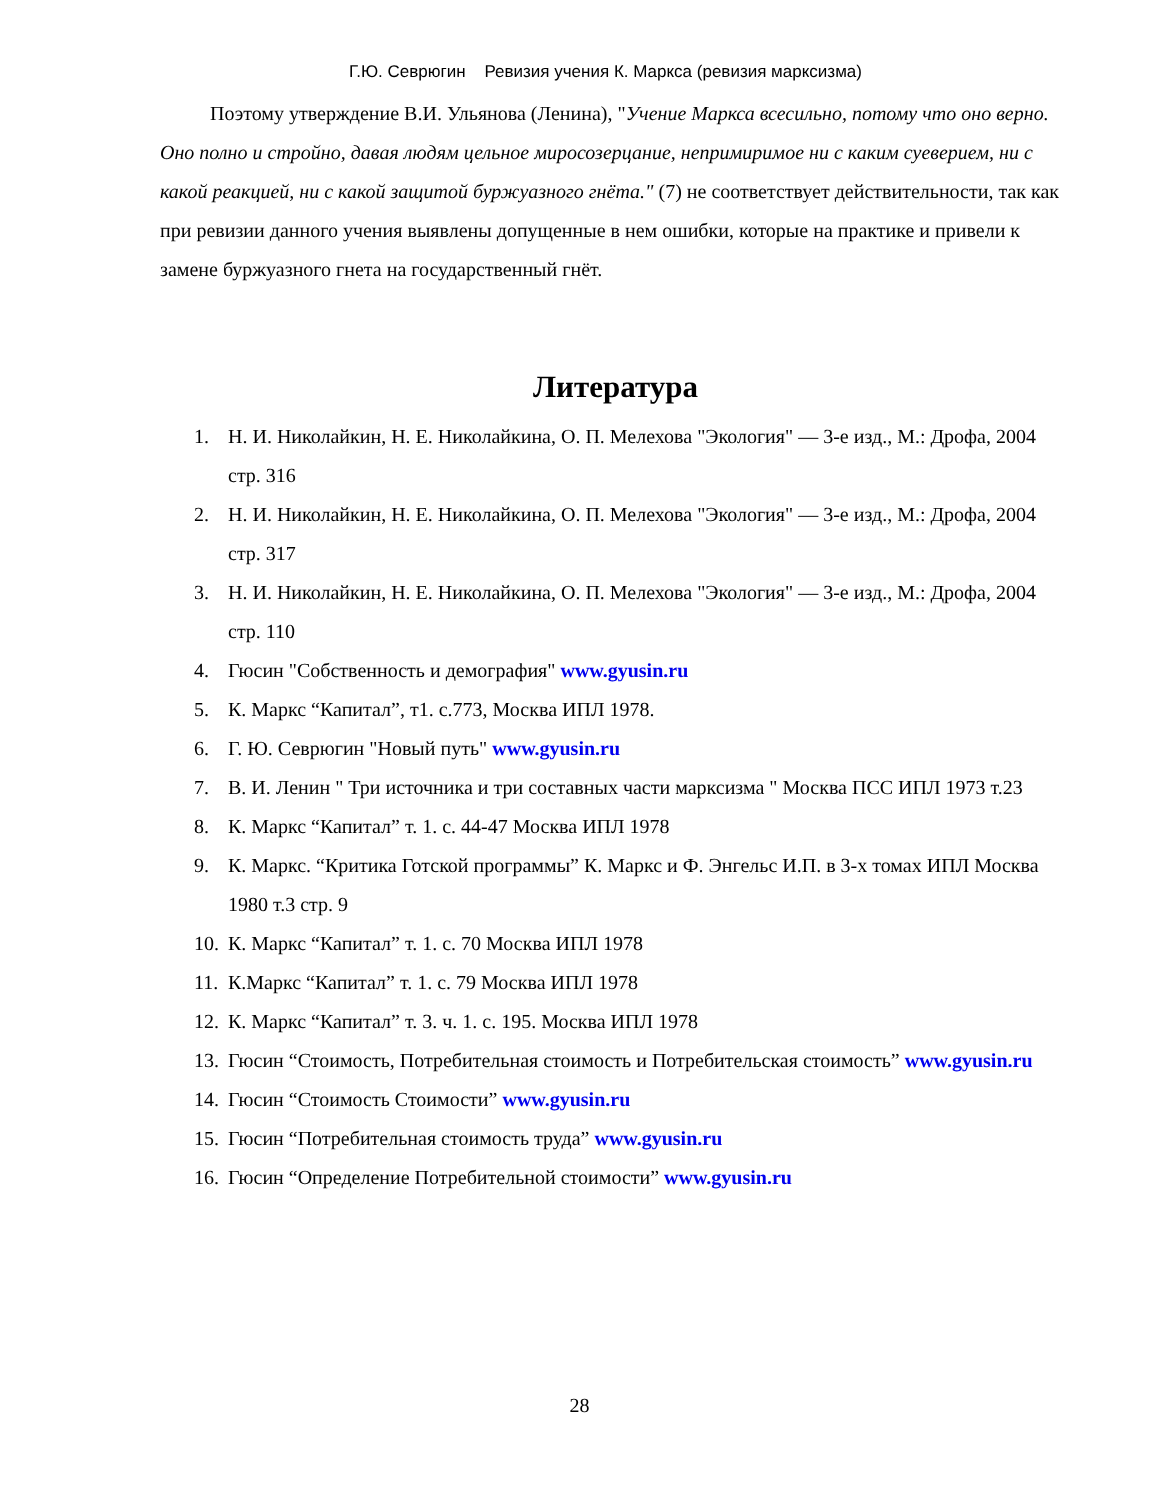Г.Ю. Севрюгин Ревизия учения К. Маркса (ревизия марксизма)
Поэтому утверждение В.И. Ульянова (Ленина), "Учение Маркса всесильно, потому что оно верно. Оно полно и стройно, давая людям цельное миросозерцание, непримиримое ни с каким суеверием, ни с какой реакцией, ни с какой защитой буржуазного гнёта." (7) не соответствует действительности, так как при ревизии данного учения выявлены допущенные в нем ошибки, которые на практике и привели к замене буржуазного гнета на государственный гнёт.
Литература
1. Н. И. Николайкин, Н. Е. Николайкина, О. П. Мелехова "Экология" — 3-е изд., М.: Дрофа, 2004 стр. 316
2. Н. И. Николайкин, Н. Е. Николайкина, О. П. Мелехова "Экология" — 3-е изд., М.: Дрофа, 2004 стр. 317
3. Н. И. Николайкин, Н. Е. Николайкина, О. П. Мелехова "Экология" — 3-е изд., М.: Дрофа, 2004 стр. 110
4. Гюсин "Собственность и демография" www.gyusin.ru
5. К. Маркс “Капитал”, т1. с.773, Москва ИПЛ 1978.
6. Г. Ю. Севрюгин "Новый путь" www.gyusin.ru
7. В. И. Ленин " Три источника и три составных части марксизма " Москва ПСС ИПЛ 1973 т.23
8. К. Маркс “Капитал” т. 1. с. 44-47 Москва ИПЛ 1978
9. К. Маркс. “Критика Готской программы” К. Маркс и Ф. Энгельс И.П. в 3-х томах ИПЛ Москва 1980 т.3 стр. 9
10. К. Маркс “Капитал” т. 1. с. 70 Москва ИПЛ 1978
11. К.Маркс “Капитал” т. 1. с. 79 Москва ИПЛ 1978
12. К. Маркс “Капитал” т. 3. ч. 1. с. 195. Москва ИПЛ 1978
13. Гюсин “Стоимость, Потребительная стоимость и Потребительская стоимость” www.gyusin.ru
14. Гюсин “Стоимость Стоимости” www.gyusin.ru
15. Гюсин “Потребительная стоимость труда” www.gyusin.ru
16. Гюсин “Определение Потребительной стоимости” www.gyusin.ru
28